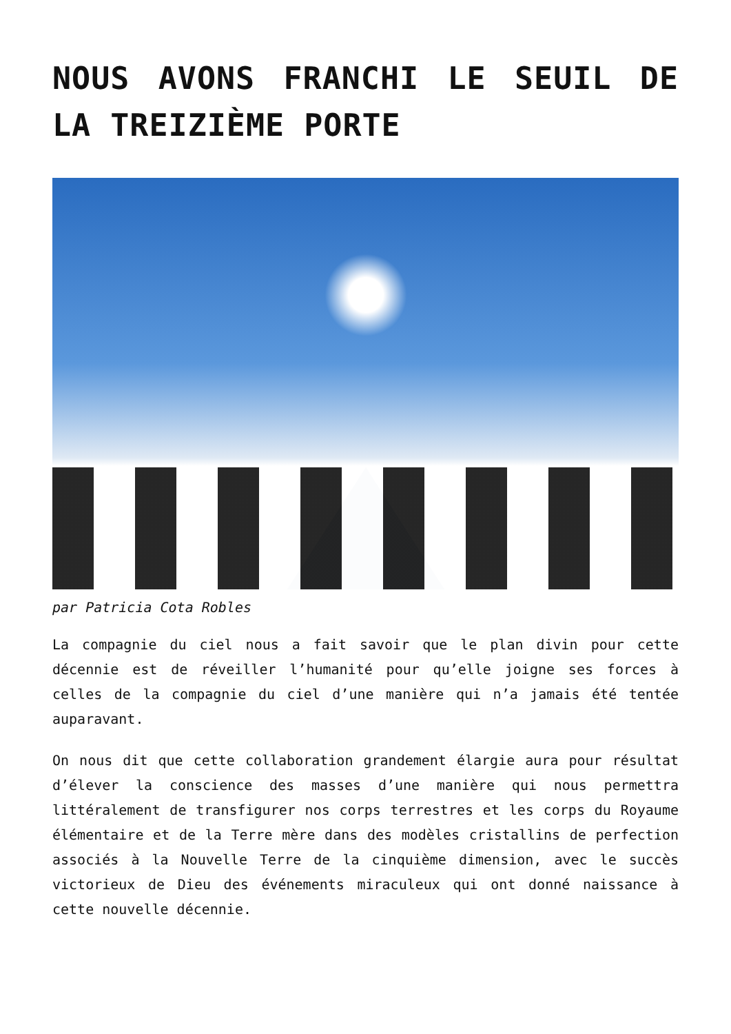NOUS AVONS FRANCHI LE SEUIL DE LA TREIZIÈME PORTE
par Patricia Cota Robles
La compagnie du ciel nous a fait savoir que le plan divin pour cette décennie est de réveiller l’humanité pour qu’elle joigne ses forces à celles de la compagnie du ciel d’une manière qui n’a jamais été tentée auparavant.
On nous dit que cette collaboration grandement élargie aura pour résultat d’élever la conscience des masses d’une manière qui nous permettra littéralement de transfigurer nos corps terrestres et les corps du Royaume élémentaire et de la Terre mère dans des modèles cristallins de perfection associés à la Nouvelle Terre de la cinquième dimension, avec le succès victorieux de Dieu des événements miraculeux qui ont donné naissance à cette nouvelle décennie.